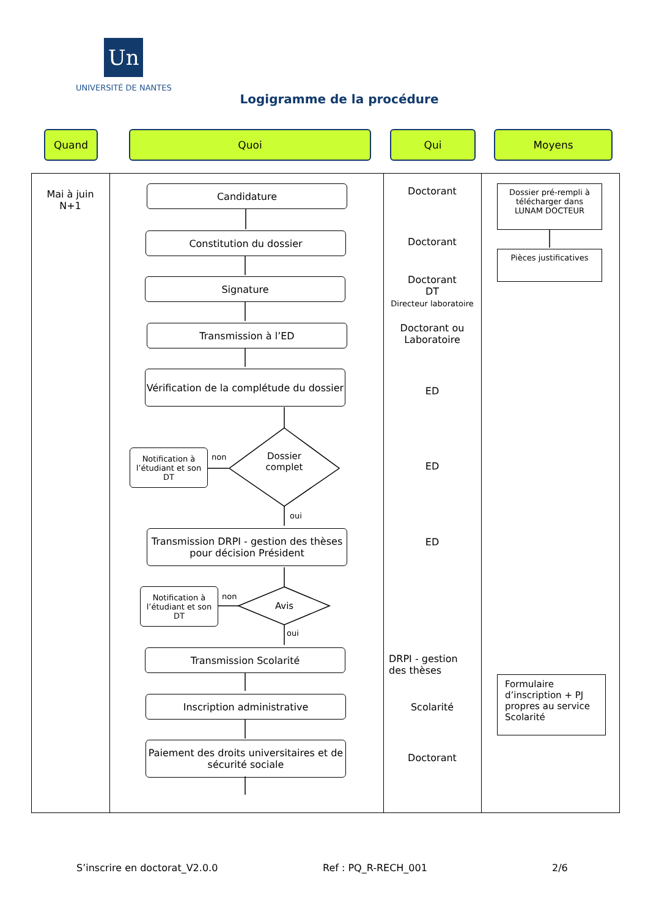Un
UNIVERSITÉ DE NANTES
Logigramme de la procédure
Quand Quoi Qui Moyens
Mai à juin
N+1
Candidature
Constitution du dossier
Signature
Transmission à l’ED
Vérification de la complétude du dossier
Notification à l’étudiant et son DT
non
Dossier complet
oui
Transmission DRPI - gestion des thèses pour décision Président
Notification à l’étudiant et son DT
non
Avis
oui
Transmission Scolarité
Inscription administrative
Paiement des droits universitaires et de sécurité sociale
Doctorant
Doctorant
Doctorant
DT
Directeur laboratoire
Doctorant ou Laboratoire
ED
ED
ED
DRPI - gestion des thèses
Scolarité
Doctorant
Dossier pré-rempli à télécharger dans LUNAM DOCTEUR
Pièces justificatives
Formulaire d’inscription + PJ propres au service Scolarité
S’inscrire en doctorat_V2.0.0 Ref : PQ_R-RECH_001 2/6